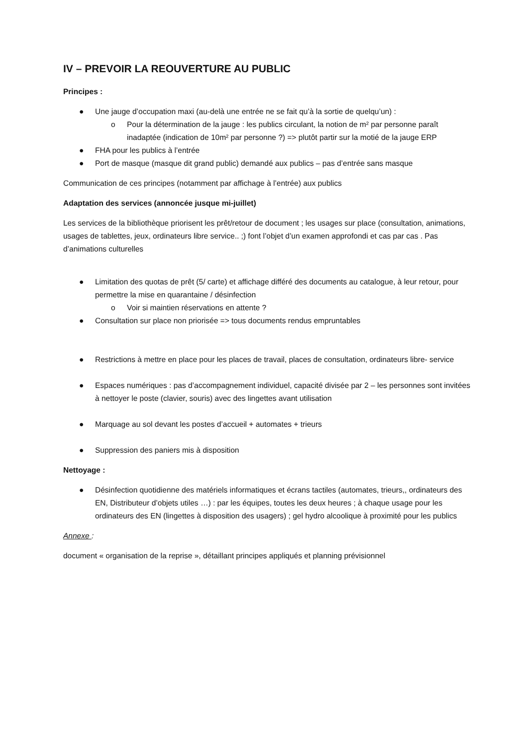IV – PREVOIR LA REOUVERTURE AU PUBLIC
Principes :
● Une jauge d’occupation maxi (au-delà une entrée ne se fait qu’à la sortie de quelqu’un) :
o Pour la détermination de la jauge : les publics circulant, la notion de m² par personne paraît inadaptée (indication de 10m² par personne ?) => plutôt partir sur la motié de la jauge ERP
● FHA pour les publics à l’entrée
● Port de masque (masque dit grand public) demandé aux publics – pas d’entrée sans masque
Communication de ces principes (notamment par affichage à l’entrée) aux publics
Adaptation des services (annoncée jusque mi-juillet)
Les services de la bibliothèque priorisent les prêt/retour de document ; les usages sur place (consultation, animations, usages de tablettes, jeux, ordinateurs libre service.. ;) font l’objet d’un examen approfondi et cas par cas . Pas d’animations culturelles
● Limitation des quotas de prêt (5/ carte) et affichage différé des documents au catalogue, à leur retour, pour permettre la mise en quarantaine / désinfection
o Voir si maintien réservations en attente ?
● Consultation sur place non priorisée => tous documents rendus empruntables
● Restrictions à mettre en place pour les places de travail, places de consultation, ordinateurs libre- service
● Espaces numériques : pas d’accompagnement individuel, capacité divisée par 2 – les personnes sont invitées à nettoyer le poste (clavier, souris) avec des lingettes avant utilisation
● Marquage au sol devant les postes d’accueil + automates + trieurs
● Suppression des paniers mis à disposition
Nettoyage :
● Désinfection quotidienne des matériels informatiques et écrans tactiles (automates, trieurs,, ordinateurs des EN, Distributeur d’objets utiles …) : par les équipes, toutes les deux heures ; à chaque usage pour les ordinateurs des EN (lingettes à disposition des usagers) ; gel hydro alcoolique à proximité pour les publics
Annexe :
document « organisation de la reprise », détaillant principes appliqués et planning prévisionnel